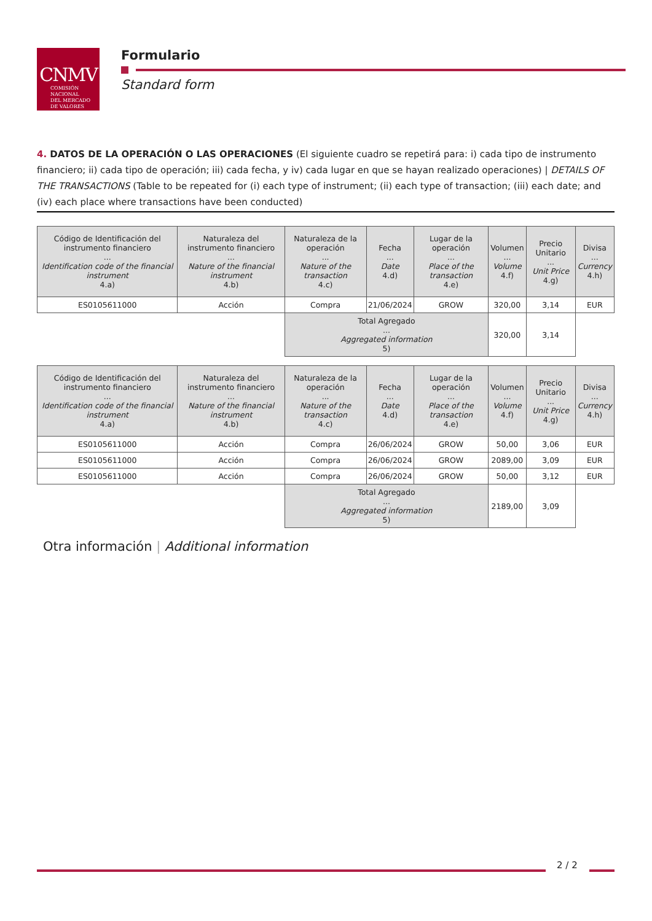CNMV
COMISIÓN
NACIONAL
DEL MERCADO
DE VALORES
Formulario
Standard form
4. DATOS DE LA OPERACIÓN O LAS OPERACIONES (El siguiente cuadro se repetirá para: i) cada tipo de instrumento financiero; ii) cada tipo de operación; iii) cada fecha, y iv) cada lugar en que se hayan realizado operaciones) | DETAILS OF THE TRANSACTIONS (Table to be repeated for (i) each type of instrument; (ii) each type of transaction; (iii) each date; and (iv) each place where transactions have been conducted)
| Código de Identificación del instrumento financiero ... Identification code of the financial instrument 4.a) | Naturaleza del instrumento financiero ... Nature of the financial instrument 4.b) | Naturaleza de la operación ... Nature of the transaction 4.c) | Fecha ... Date 4.d) | Lugar de la operación ... Place of the transaction 4.e) | Volumen ... Volume 4.f) | Precio Unitario ... Unit Price 4.g) | Divisa ... Currency 4.h) |
| --- | --- | --- | --- | --- | --- | --- | --- |
| ES0105611000 | Acción | Compra | 21/06/2024 | GROW | 320,00 | 3,14 | EUR |
| | | Total Agregado ... Aggregated information 5) | | | 320,00 | 3,14 | |
| Código de Identificación del instrumento financiero ... Identification code of the financial instrument 4.a) | Naturaleza del instrumento financiero ... Nature of the financial instrument 4.b) | Naturaleza de la operación ... Nature of the transaction 4.c) | Fecha ... Date 4.d) | Lugar de la operación ... Place of the transaction 4.e) | Volumen ... Volume 4.f) | Precio Unitario ... Unit Price 4.g) | Divisa ... Currency 4.h) |
| --- | --- | --- | --- | --- | --- | --- | --- |
| ES0105611000 | Acción | Compra | 26/06/2024 | GROW | 50,00 | 3,06 | EUR |
| ES0105611000 | Acción | Compra | 26/06/2024 | GROW | 2089,00 | 3,09 | EUR |
| ES0105611000 | Acción | Compra | 26/06/2024 | GROW | 50,00 | 3,12 | EUR |
| | | Total Agregado ... Aggregated information 5) | | | 2189,00 | 3,09 | |
Otra información | Additional information
2 / 2